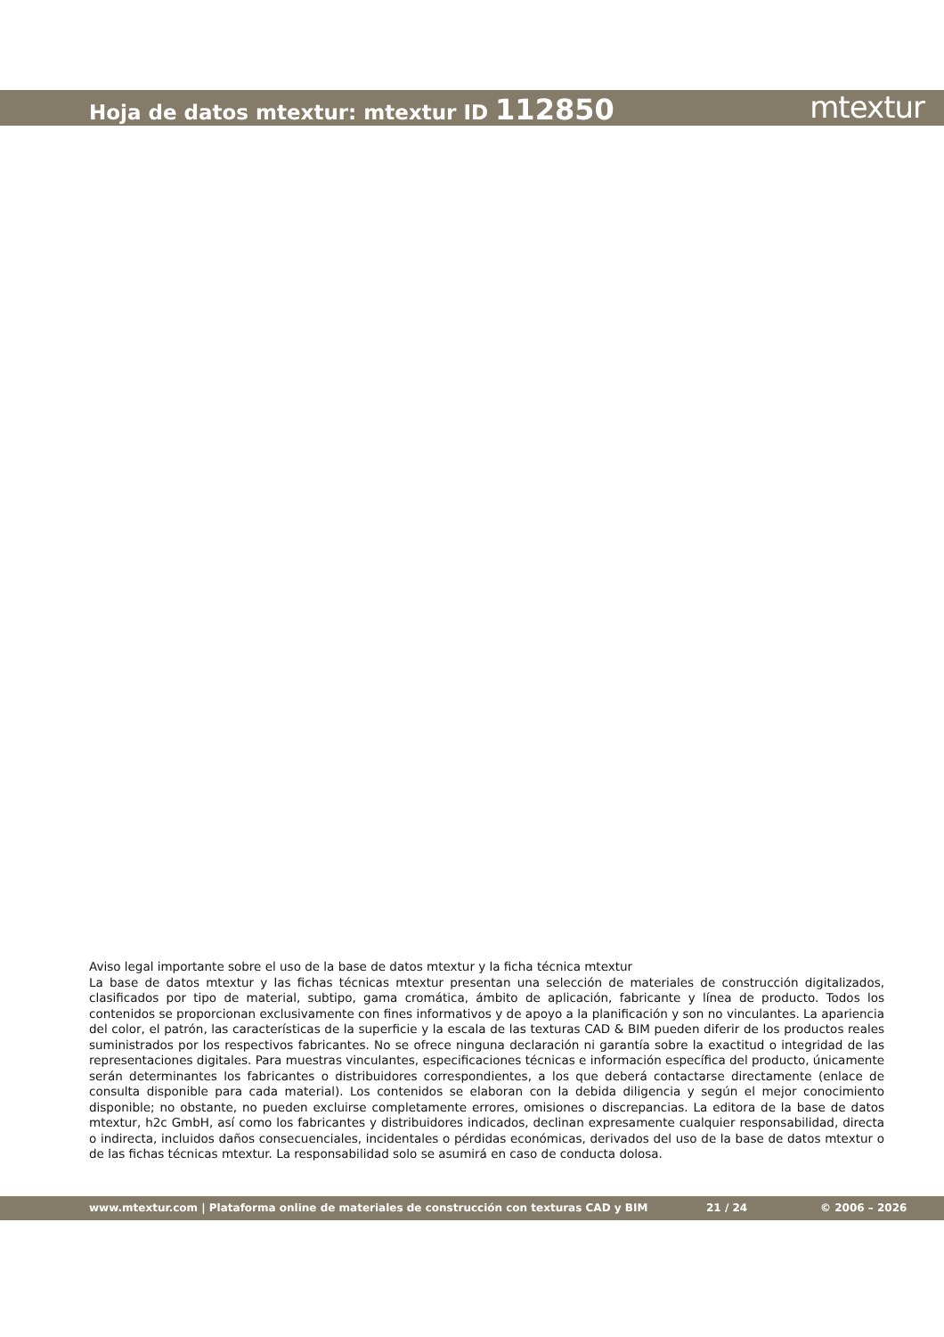Hoja de datos mtextur: mtextur ID 112850
mtextur
Aviso legal importante sobre el uso de la base de datos mtextur y la ficha técnica mtextur
La base de datos mtextur y las fichas técnicas mtextur presentan una selección de materiales de construcción digitalizados, clasificados por tipo de material, subtipo, gama cromática, ámbito de aplicación, fabricante y línea de producto. Todos los contenidos se proporcionan exclusivamente con fines informativos y de apoyo a la planificación y son no vinculantes. La apariencia del color, el patrón, las características de la superficie y la escala de las texturas CAD & BIM pueden diferir de los productos reales suministrados por los respectivos fabricantes. No se ofrece ninguna declaración ni garantía sobre la exactitud o integridad de las representaciones digitales. Para muestras vinculantes, especificaciones técnicas e información específica del producto, únicamente serán determinantes los fabricantes o distribuidores correspondientes, a los que deberá contactarse directamente (enlace de consulta disponible para cada material). Los contenidos se elaboran con la debida diligencia y según el mejor conocimiento disponible; no obstante, no pueden excluirse completamente errores, omisiones o discrepancias. La editora de la base de datos mtextur, h2c GmbH, así como los fabricantes y distribuidores indicados, declinan expresamente cualquier responsabilidad, directa o indirecta, incluidos daños consecuenciales, incidentales o pérdidas económicas, derivados del uso de la base de datos mtextur o de las fichas técnicas mtextur. La responsabilidad solo se asumirá en caso de conducta dolosa.
www.mtextur.com | Plataforma online de materiales de construcción con texturas CAD y BIM 21 / 24 © 2006 – 2026